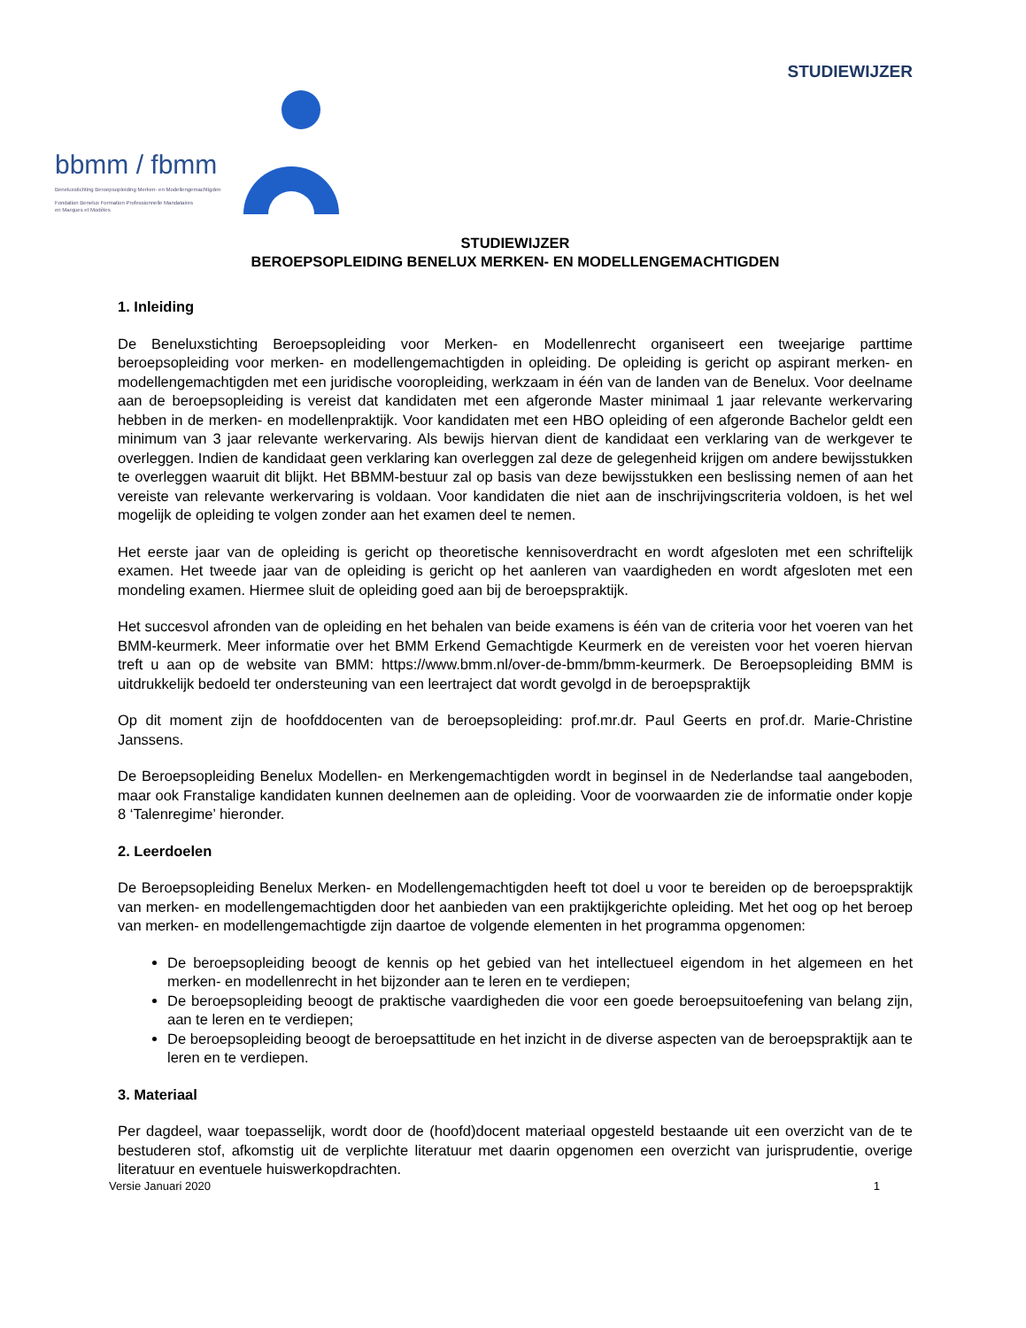STUDIEWIJZER
bbmm / fbmm
Beneluxstichting Beroepsopleiding Merken- en Modellengemachtigden
Fondation Benelux Formation Professionnelle Mandataires
en Marques et Modèles
STUDIEWIJZER
BEROEPSOPLEIDING BENELUX MERKEN- EN MODELLENGEMACHTIGDEN
1. Inleiding
De Beneluxstichting Beroepsopleiding voor Merken- en Modellenrecht organiseert een tweejarige parttime beroepsopleiding voor merken- en modellengemachtigden in opleiding. De opleiding is gericht op aspirant merken- en modellengemachtigden met een juridische vooropleiding, werkzaam in één van de landen van de Benelux. Voor deelname aan de beroepsopleiding is vereist dat kandidaten met een afgeronde Master minimaal 1 jaar relevante werkervaring hebben in de merken- en modellenpraktijk. Voor kandidaten met een HBO opleiding of een afgeronde Bachelor geldt een minimum van 3 jaar relevante werkervaring. Als bewijs hiervan dient de kandidaat een verklaring van de werkgever te overleggen. Indien de kandidaat geen verklaring kan overleggen zal deze de gelegenheid krijgen om andere bewijsstukken te overleggen waaruit dit blijkt. Het BBMM-bestuur zal op basis van deze bewijsstukken een beslissing nemen of aan het vereiste van relevante werkervaring is voldaan. Voor kandidaten die niet aan de inschrijvingscriteria voldoen, is het wel mogelijk de opleiding te volgen zonder aan het examen deel te nemen.
Het eerste jaar van de opleiding is gericht op theoretische kennisoverdracht en wordt afgesloten met een schriftelijk examen. Het tweede jaar van de opleiding is gericht op het aanleren van vaardigheden en wordt afgesloten met een mondeling examen. Hiermee sluit de opleiding goed aan bij de beroepspraktijk.
Het succesvol afronden van de opleiding en het behalen van beide examens is één van de criteria voor het voeren van het BMM-keurmerk. Meer informatie over het BMM Erkend Gemachtigde Keurmerk en de vereisten voor het voeren hiervan treft u aan op de website van BMM: https://www.bmm.nl/over-de-bmm/bmm-keurmerk. De Beroepsopleiding BMM is uitdrukkelijk bedoeld ter ondersteuning van een leertraject dat wordt gevolgd in de beroepspraktijk
Op dit moment zijn de hoofddocenten van de beroepsopleiding: prof.mr.dr. Paul Geerts en prof.dr. Marie-Christine Janssens.
De Beroepsopleiding Benelux Modellen- en Merkengemachtigden wordt in beginsel in de Nederlandse taal aangeboden, maar ook Franstalige kandidaten kunnen deelnemen aan de opleiding. Voor de voorwaarden zie de informatie onder kopje 8 ‘Talenregime’ hieronder.
2. Leerdoelen
De Beroepsopleiding Benelux Merken- en Modellengemachtigden heeft tot doel u voor te bereiden op de beroepspraktijk van merken- en modellengemachtigden door het aanbieden van een praktijkgerichte opleiding. Met het oog op het beroep van merken- en modellengemachtigde zijn daartoe de volgende elementen in het programma opgenomen:
De beroepsopleiding beoogt de kennis op het gebied van het intellectueel eigendom in het algemeen en het merken- en modellenrecht in het bijzonder aan te leren en te verdiepen;
De beroepsopleiding beoogt de praktische vaardigheden die voor een goede beroepsuitoefening van belang zijn, aan te leren en te verdiepen;
De beroepsopleiding beoogt de beroepsattitude en het inzicht in de diverse aspecten van de beroepspraktijk aan te leren en te verdiepen.
3. Materiaal
Per dagdeel, waar toepasselijk, wordt door de (hoofd)docent materiaal opgesteld bestaande uit een overzicht van de te bestuderen stof, afkomstig uit de verplichte literatuur met daarin opgenomen een overzicht van jurisprudentie, overige literatuur en eventuele huiswerkopdrachten.
Versie Januari 2020 1